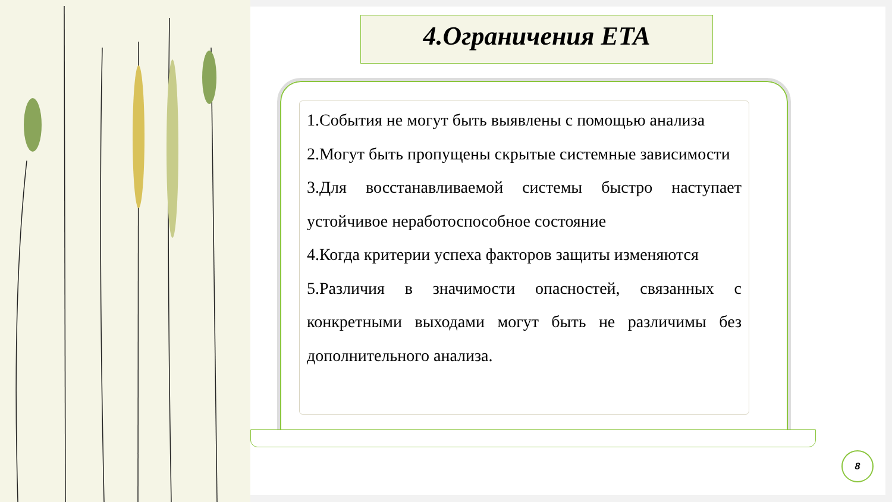4.Ограничения ETA
1.События не могут быть выявлены с помощью анализа
2.Могут быть пропущены скрытые системные зависимости
3.Для восстанавливаемой системы быстро наступает устойчивое неработоспособное состояние
4.Когда критерии успеха факторов защиты изменяются
5.Различия в значимости опасностей, связанных с конкретными выходами могут быть не различимы без дополнительного анализа.
8